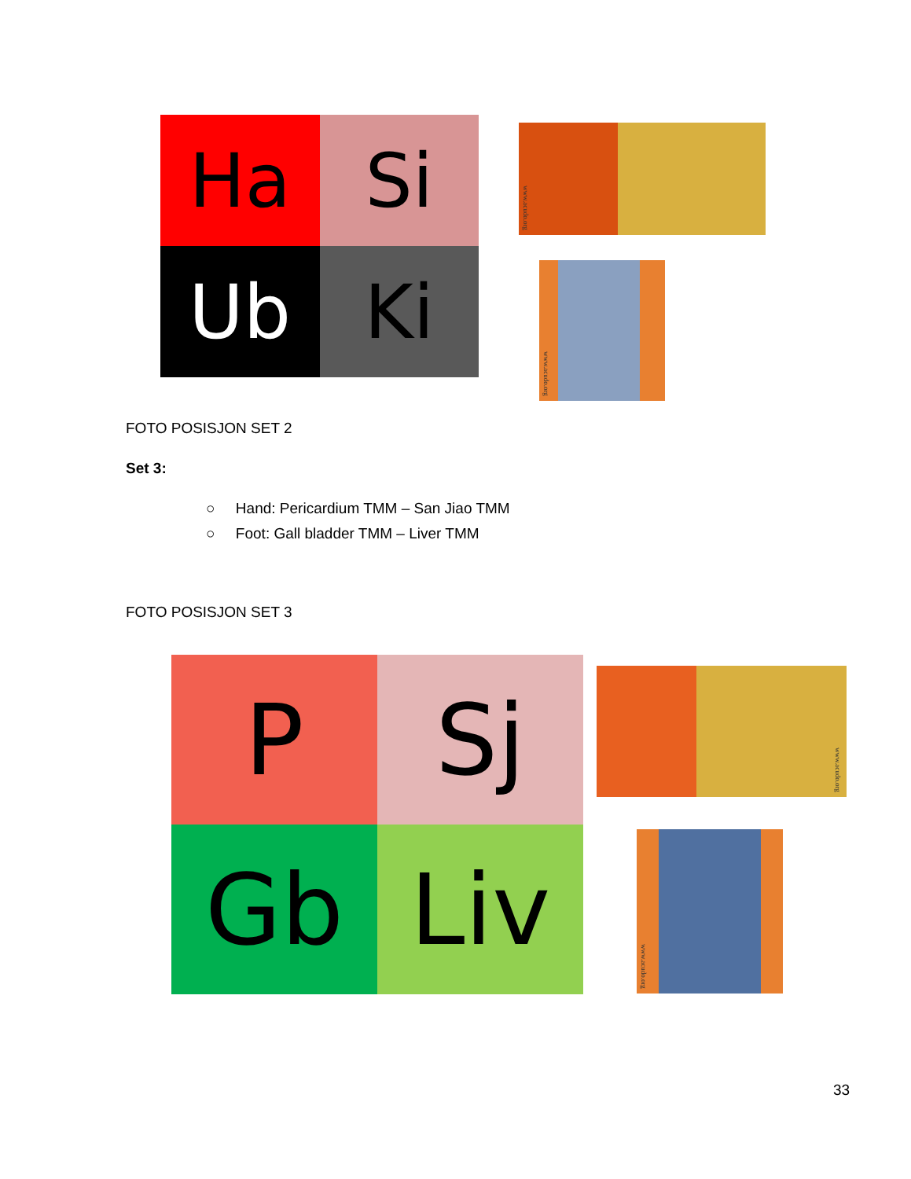Ha
Si
Ub
Ki
www.acudo.org
www.acudo.org
FOTO POSISJON SET 2
Set 3:
○ Hand: Pericardium TMM – San Jiao TMM
○ Foot: Gall bladder TMM – Liver TMM
FOTO POSISJON SET 3
P
Sj
Gb
Liv
www.acudo.org
www.acudo.org
33